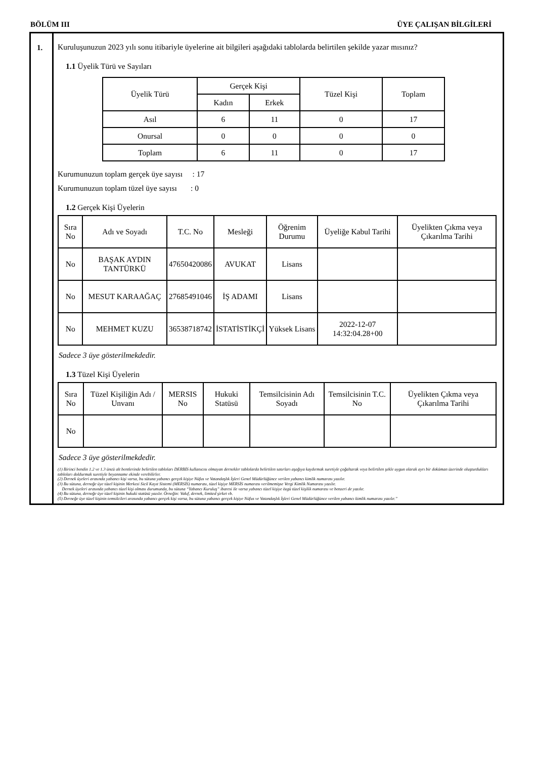BÖLÜM III ÜYE ÇALIŞAN BİLGİLERİ
1. Kuruluşunuzun 2023 yılı sonu itibariyle üyelerine ait bilgileri aşağıdaki tablolarda belirtilen şekilde yazar mısınız?
1.1 Üyelik Türü ve Sayıları
| Üyelik Türü | Gerçek Kişi | | Tüzel Kişi | Toplam |
| --- | --- | --- | --- | --- |
| | Kadın | Erkek | | |
| Asıl | 6 | 11 | 0 | 17 |
| Onursal | 0 | 0 | 0 | 0 |
| Toplam | 6 | 11 | 0 | 17 |
Kurumunuzun toplam gerçek üye sayısı : 17
Kurumunuzun toplam tüzel üye sayısı : 0
1.2 Gerçek Kişi Üyelerin
| Sıra No | Adı ve Soyadı | T.C. No | Mesleği | Öğrenim Durumu | Üyeliğe Kabul Tarihi | Üyelikten Çıkma veya Çıkarılma Tarihi |
| --- | --- | --- | --- | --- | --- | --- |
| No | BAŞAK AYDIN TANTÜRKÜ | 47650420086 | AVUKAT | Lisans | | |
| No | MESUT KARAAĞAÇ | 27685491046 | İŞ ADAMI | Lisans | | |
| No | MEHMET KUZU | 36538718742 | İSTATİSTİKÇİ | Yüksek Lisans | 2022-12-07 14:32:04.28+00 | |
Sadece 3 üye gösterilmekdedir.
1.3 Tüzel Kişi Üyelerin
| Sıra No | Tüzel Kişiliğin Adı / Unvanı | MERSIS No | Hukuki Statüsü | Temsilcisinin Adı Soyadı | Temsilcisinin T.C. No | Üyelikten Çıkma veya Çıkarılma Tarihi |
| --- | --- | --- | --- | --- | --- | --- |
| No | | | | | | |
Sadece 3 üye gösterilmekdedir.
(1) Birinci bendin 1.2 ve 1.3 üncü alt bentlerinde belirtilen tabloları DERBİS kullanıcısı olmayan dernekler tablolarda belirtilen satırları aşağıya kaydırmak suretiyle çoğaltarak veya belirtilen şekle uygun olarak ayrı bir doküman üzerinde oluşturdukları tabloları doldurmak suretiyle beyanname ekinde verebilirler.
(2) Dernek üyeleri arasında yabancı kişi varsa, bu sütuna yabancı gerçek kişiye Nüfus ve Vatandaşlık İşleri Genel Müdürlüğünce verilen yabancı kimlik numarası yazılır.
(3) Bu sütuna, derneğe üye tüzel kişinin Merkezi Sicil Kayıt Sistemi (MERSİS) numarası, tüzel kişiye MERSİS numarası verilmemişse Vergi Kimlik Numarası yazılır.
Dernek üyeleri arasında yabancı tüzel kişi olması durumunda, bu sütuna “Yabancı Kuruluş” ibaresi ile varsa yabancı tüzel kişiye özgü tüzel kişilik numarası ve benzeri de yazılır.
(4) Bu sütuna, derneğe üye tüzel kişinin hukuki statüsü yazılır. Örneğin: Vakıf, dernek, limited şirket vb.
(5) Derneğe üye tüzel kişinin temsilcileri arasında yabancı gerçek kişi varsa, bu sütuna yabancı gerçek kişiye Nüfus ve Vatandaşlık İşleri Genel Müdürlüğünce verilen yabancı kimlik numarası yazılır.”